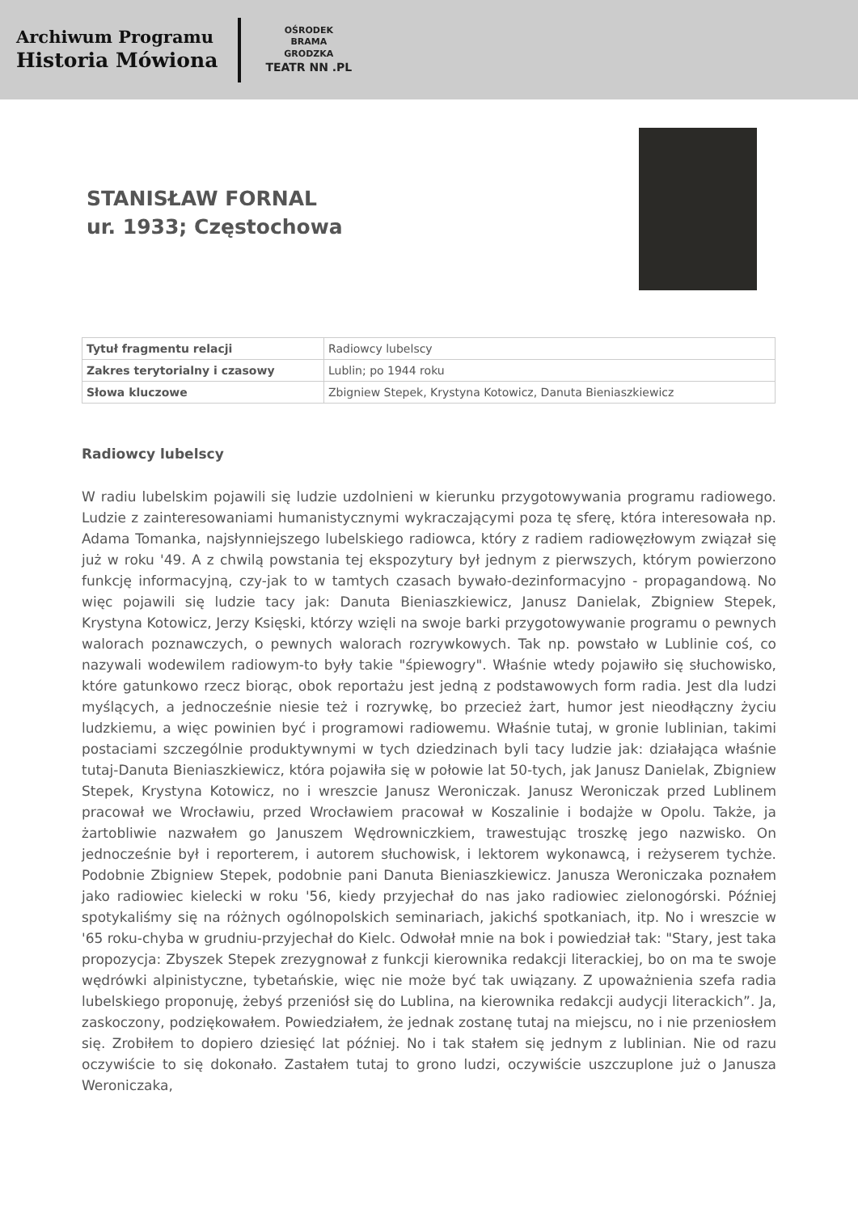Archiwum Programu
Historia Mówiona
OŚRODEK
BRAMA
GRODZKA
TEATR NN .PL
STANISŁAW FORNAL
ur. 1933; Częstochowa
| Tytuł fragmentu relacji | Radiowcy lubelscy |
| Zakres terytorialny i czasowy | Lublin; po 1944 roku |
| Słowa kluczowe | Zbigniew Stepek, Krystyna Kotowicz, Danuta Bieniaszkiewicz |
Radiowcy lubelscy
W radiu lubelskim pojawili się ludzie uzdolnieni w kierunku przygotowywania programu radiowego. Ludzie z zainteresowaniami humanistycznymi wykraczającymi poza tę sferę, która interesowała np. Adama Tomanka, najsłynniejszego lubelskiego radiowca, który z radiem radiowęzłowym związał się już w roku '49. A z chwilą powstania tej ekspozytury był jednym z pierwszych, którym powierzono funkcję informacyjną, czy-jak to w tamtych czasach bywało-dezinformacyjno - propagandową. No więc pojawili się ludzie tacy jak: Danuta Bieniaszkiewicz, Janusz Danielak, Zbigniew Stepek, Krystyna Kotowicz, Jerzy Księski, którzy wzięli na swoje barki przygotowywanie programu o pewnych walorach poznawczych, o pewnych walorach rozrywkowych. Tak np. powstało w Lublinie coś, co nazywali wodewilem radiowym-to były takie "śpiewogry". Właśnie wtedy pojawiło się słuchowisko, które gatunkowo rzecz biorąc, obok reportażu jest jedną z podstawowych form radia. Jest dla ludzi myślących, a jednocześnie niesie też i rozrywkę, bo przecież żart, humor jest nieodłączny życiu ludzkiemu, a więc powinien być i programowi radiowemu. Właśnie tutaj, w gronie lublinian, takimi postaciami szczególnie produktywnymi w tych dziedzinach byli tacy ludzie jak: działająca właśnie tutaj-Danuta Bieniaszkiewicz, która pojawiła się w połowie lat 50-tych, jak Janusz Danielak, Zbigniew Stepek, Krystyna Kotowicz, no i wreszcie Janusz Weroniczak. Janusz Weroniczak przed Lublinem pracował we Wrocławiu, przed Wrocławiem pracował w Koszalinie i bodajże w Opolu. Także, ja żartobliwie nazwałem go Januszem Wędrowniczkiem, trawestując troszkę jego nazwisko. On jednocześnie był i reporterem, i autorem słuchowisk, i lektorem wykonawcą, i reżyserem tychże. Podobnie Zbigniew Stepek, podobnie pani Danuta Bieniaszkiewicz. Janusza Weroniczaka poznałem jako radiowiec kielecki w roku '56, kiedy przyjechał do nas jako radiowiec zielonogórski. Później spotykaliśmy się na różnych ogólnopolskich seminariach, jakichś spotkaniach, itp. No i wreszcie w '65 roku-chyba w grudniu-przyjechał do Kielc. Odwołał mnie na bok i powiedział tak: "Stary, jest taka propozycja: Zbyszek Stepek zrezygnował z funkcji kierownika redakcji literackiej, bo on ma te swoje wędrówki alpinistyczne, tybetańskie, więc nie może być tak uwiązany. Z upoważnienia szefa radia lubelskiego proponuję, żebyś przeniósł się do Lublina, na kierownika redakcji audycji literackich”. Ja, zaskoczony, podziękowałem. Powiedziałem, że jednak zostanę tutaj na miejscu, no i nie przeniosłem się. Zrobiłem to dopiero dziesięć lat później. No i tak stałem się jednym z lublinian. Nie od razu oczywiście to się dokonało. Zastałem tutaj to grono ludzi, oczywiście uszczuplone już o Janusza Weroniczaka,